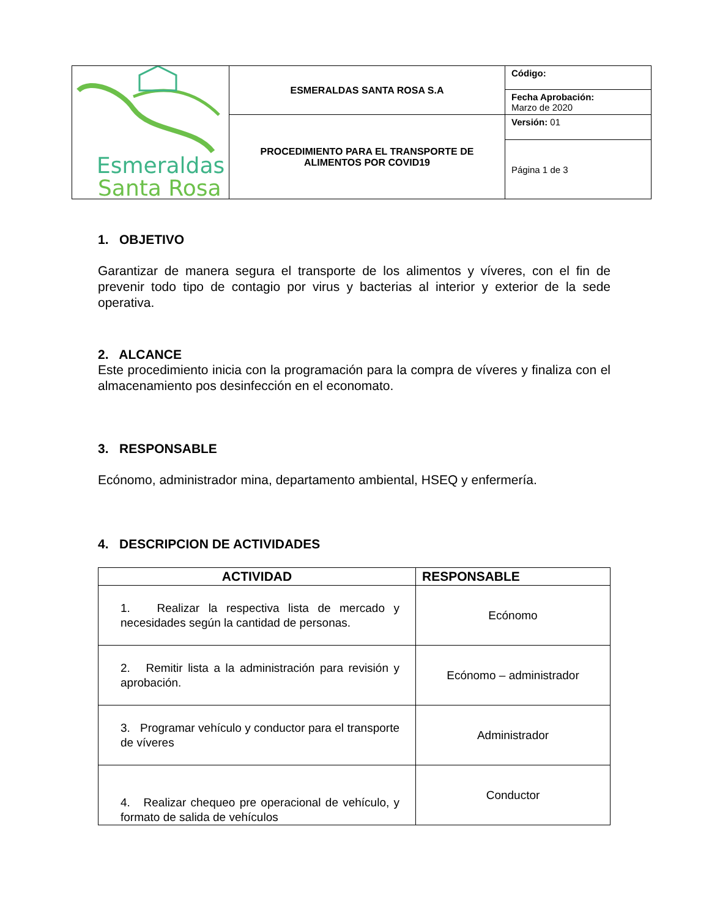| Esmeraldas Santa Rosa | ESMERALDAS SANTA ROSA S.A | Código: |
| | | Fecha Aprobación: Marzo de 2020 |
| | PROCEDIMIENTO PARA EL TRANSPORTE DE ALIMENTOS POR COVID19 | Versión: 01 |
| | | Página 1 de 3 |
1. OBJETIVO
Garantizar de manera segura el transporte de los alimentos y víveres, con el fin de prevenir todo tipo de contagio por virus y bacterias al interior y exterior de la sede operativa.
2. ALCANCE
Este procedimiento inicia con la programación para la compra de víveres y finaliza con el almacenamiento pos desinfección en el economato.
3. RESPONSABLE
Ecónomo, administrador mina, departamento ambiental, HSEQ y enfermería.
4. DESCRIPCION DE ACTIVIDADES
| ACTIVIDAD | RESPONSABLE |
| --- | --- |
| 1. Realizar la respectiva lista de mercado y necesidades según la cantidad de personas. | Ecónomo |
| 2. Remitir lista a la administración para revisión y aprobación. | Ecónomo – administrador |
| 3. Programar vehículo y conductor para el transporte de víveres | Administrador |
| 4. Realizar chequeo pre operacional de vehículo, y formato de salida de vehículos | Conductor |